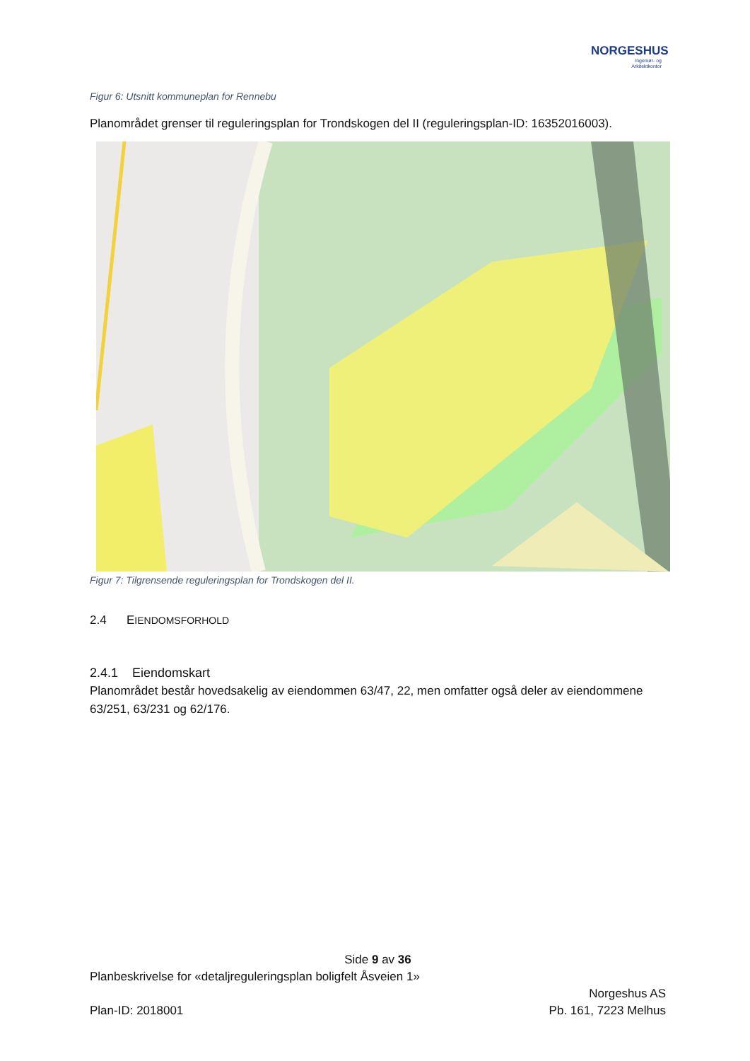NORGESHUS
Ingeniør- og
Arkitektkontor
Figur 6: Utsnitt kommuneplan for Rennebu
Planområdet grenser til reguleringsplan for Trondskogen del II (reguleringsplan-ID: 16352016003).
Figur 7: Tilgrensende reguleringsplan for Trondskogen del II.
2.4 EIENDOMSFORHOLD
2.4.1 Eiendomskart
Planområdet består hovedsakelig av eiendommen 63/47, 22, men omfatter også deler av eiendommene 63/251, 63/231 og 62/176.
Side 9 av 36
Planbeskrivelse for «detaljreguleringsplan boligfelt Åsveien 1»
Norgeshus AS
Plan-ID: 2018001 Pb. 161, 7223 Melhus